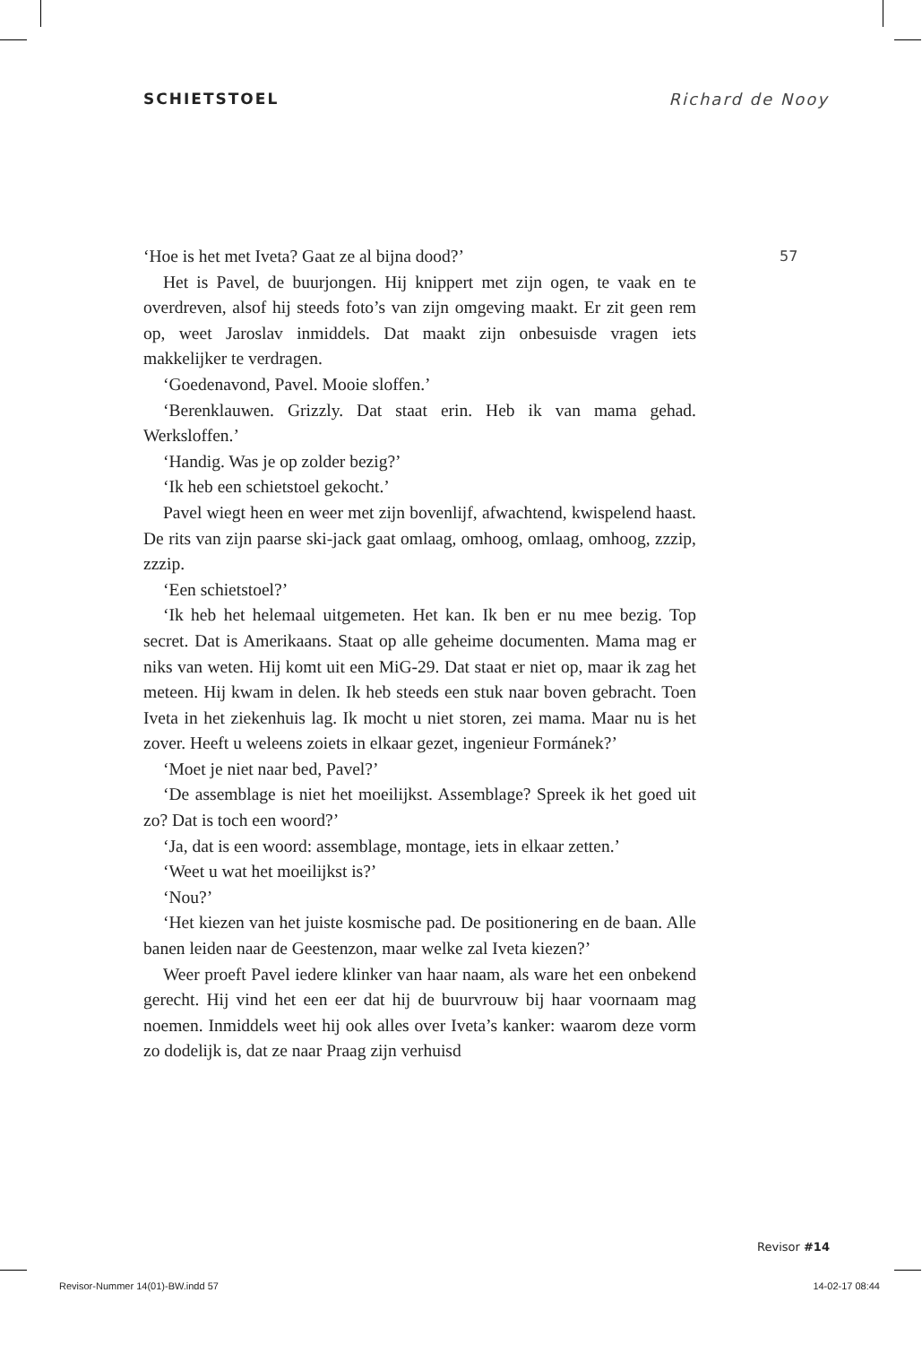SCHIETSTOEL Richard de Nooy
57
‘Hoe is het met Iveta? Gaat ze al bijna dood?’
Het is Pavel, de buurjongen. Hij knippert met zijn ogen, te vaak en te overdreven, alsof hij steeds foto’s van zijn omgeving maakt. Er zit geen rem op, weet Jaroslav inmiddels. Dat maakt zijn onbesuisde vragen iets makkelijker te verdragen.
‘Goedenavond, Pavel. Mooie sloffen.’
‘Berenklauwen. Grizzly. Dat staat erin. Heb ik van mama gehad. Werksloffen.’
‘Handig. Was je op zolder bezig?’
‘Ik heb een schietstoel gekocht.’
Pavel wiegt heen en weer met zijn bovenlijf, afwachtend, kwispelend haast. De rits van zijn paarse ski-jack gaat omlaag, omhoog, omlaag, omhoog, zzzip, zzzip.
‘Een schietstoel?’
‘Ik heb het helemaal uitgemeten. Het kan. Ik ben er nu mee bezig. Top secret. Dat is Amerikaans. Staat op alle geheime documenten. Mama mag er niks van weten. Hij komt uit een MiG-29. Dat staat er niet op, maar ik zag het meteen. Hij kwam in delen. Ik heb steeds een stuk naar boven gebracht. Toen Iveta in het ziekenhuis lag. Ik mocht u niet storen, zei mama. Maar nu is het zover. Heeft u weleens zoiets in elkaar gezet, ingenieur Formánek?’
‘Moet je niet naar bed, Pavel?’
‘De assemblage is niet het moeilijkst. Assemblage? Spreek ik het goed uit zo? Dat is toch een woord?’
‘Ja, dat is een woord: assemblage, montage, iets in elkaar zetten.’
‘Weet u wat het moeilijkst is?’
‘Nou?’
‘Het kiezen van het juiste kosmische pad. De positionering en de baan. Alle banen leiden naar de Geestenzon, maar welke zal Iveta kiezen?’
Weer proeft Pavel iedere klinker van haar naam, als ware het een onbekend gerecht. Hij vind het een eer dat hij de buurvrouw bij haar voornaam mag noemen. Inmiddels weet hij ook alles over Iveta’s kanker: waarom deze vorm zo dodelijk is, dat ze naar Praag zijn verhuisd
Revisor #14
Revisor-Nummer 14(01)-BW.indd 57 14-02-17 08:44